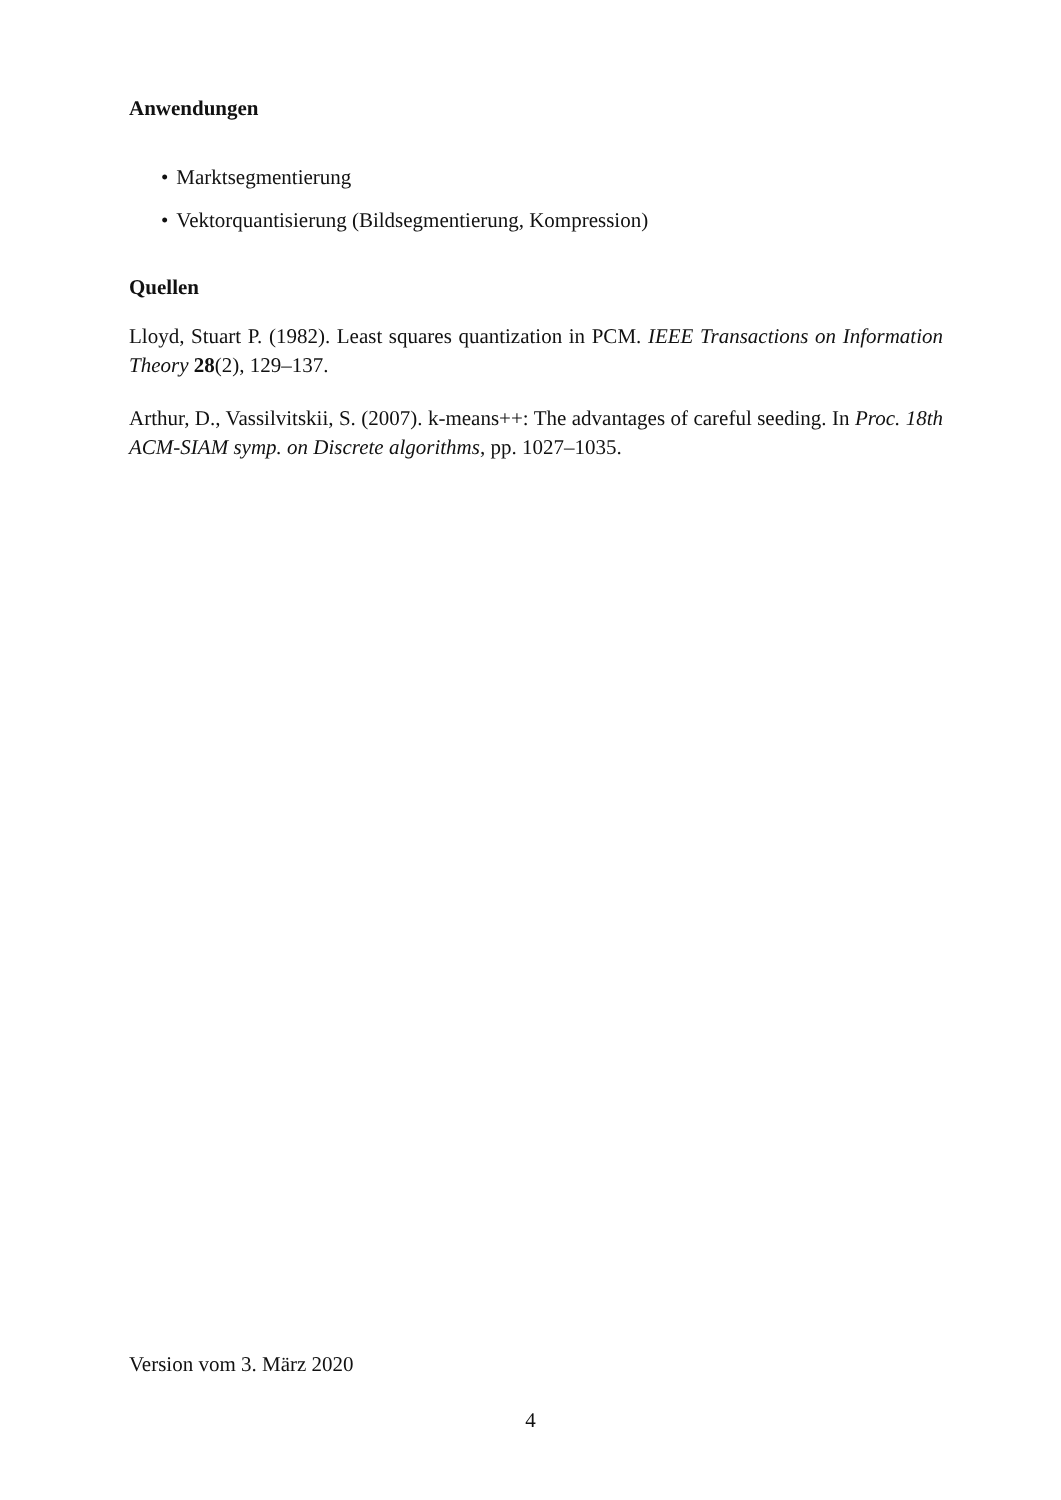Anwendungen
• Marktsegmentierung
• Vektorquantisierung (Bildsegmentierung, Kompression)
Quellen
Lloyd, Stuart P. (1982). Least squares quantization in PCM. IEEE Transactions on Information Theory 28(2), 129–137.
Arthur, D., Vassilvitskii, S. (2007). k-means++: The advantages of careful seeding. In Proc. 18th ACM-SIAM symp. on Discrete algorithms, pp. 1027–1035.
Version vom 3. März 2020
4